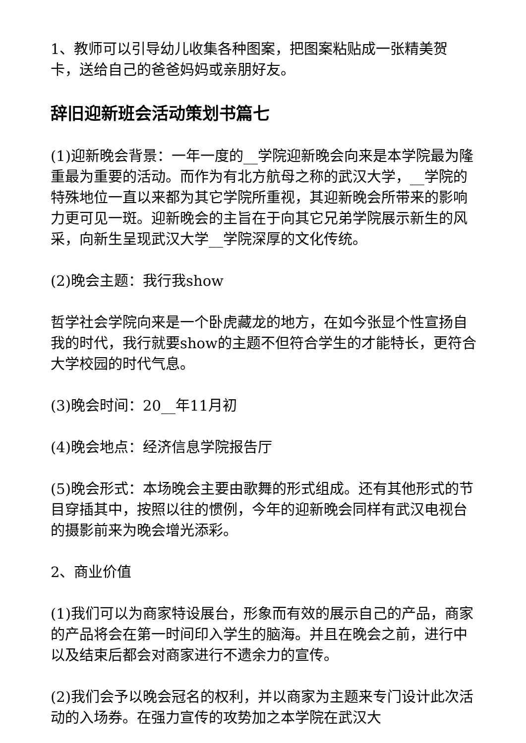1、教师可以引导幼儿收集各种图案，把图案粘贴成一张精美贺卡，送给自己的爸爸妈妈或亲朋好友。
辞旧迎新班会活动策划书篇七
(1)迎新晚会背景：一年一度的__学院迎新晚会向来是本学院最为隆重最为重要的活动。而作为有北方航母之称的武汉大学，__学院的特殊地位一直以来都为其它学院所重视，其迎新晚会所带来的影响力更可见一斑。迎新晚会的主旨在于向其它兄弟学院展示新生的风采，向新生呈现武汉大学__学院深厚的文化传统。
(2)晚会主题：我行我show
哲学社会学院向来是一个卧虎藏龙的地方，在如今张显个性宣扬自我的时代，我行就要show的主题不但符合学生的才能特长，更符合大学校园的时代气息。
(3)晚会时间：20__年11月初
(4)晚会地点：经济信息学院报告厅
(5)晚会形式：本场晚会主要由歌舞的形式组成。还有其他形式的节目穿插其中，按照以往的惯例，今年的迎新晚会同样有武汉电视台的摄影前来为晚会增光添彩。
2、商业价值
(1)我们可以为商家特设展台，形象而有效的展示自己的产品，商家的产品将会在第一时间印入学生的脑海。并且在晚会之前，进行中以及结束后都会对商家进行不遗余力的宣传。
(2)我们会予以晚会冠名的权利，并以商家为主题来专门设计此次活动的入场券。在强力宣传的攻势加之本学院在武汉大